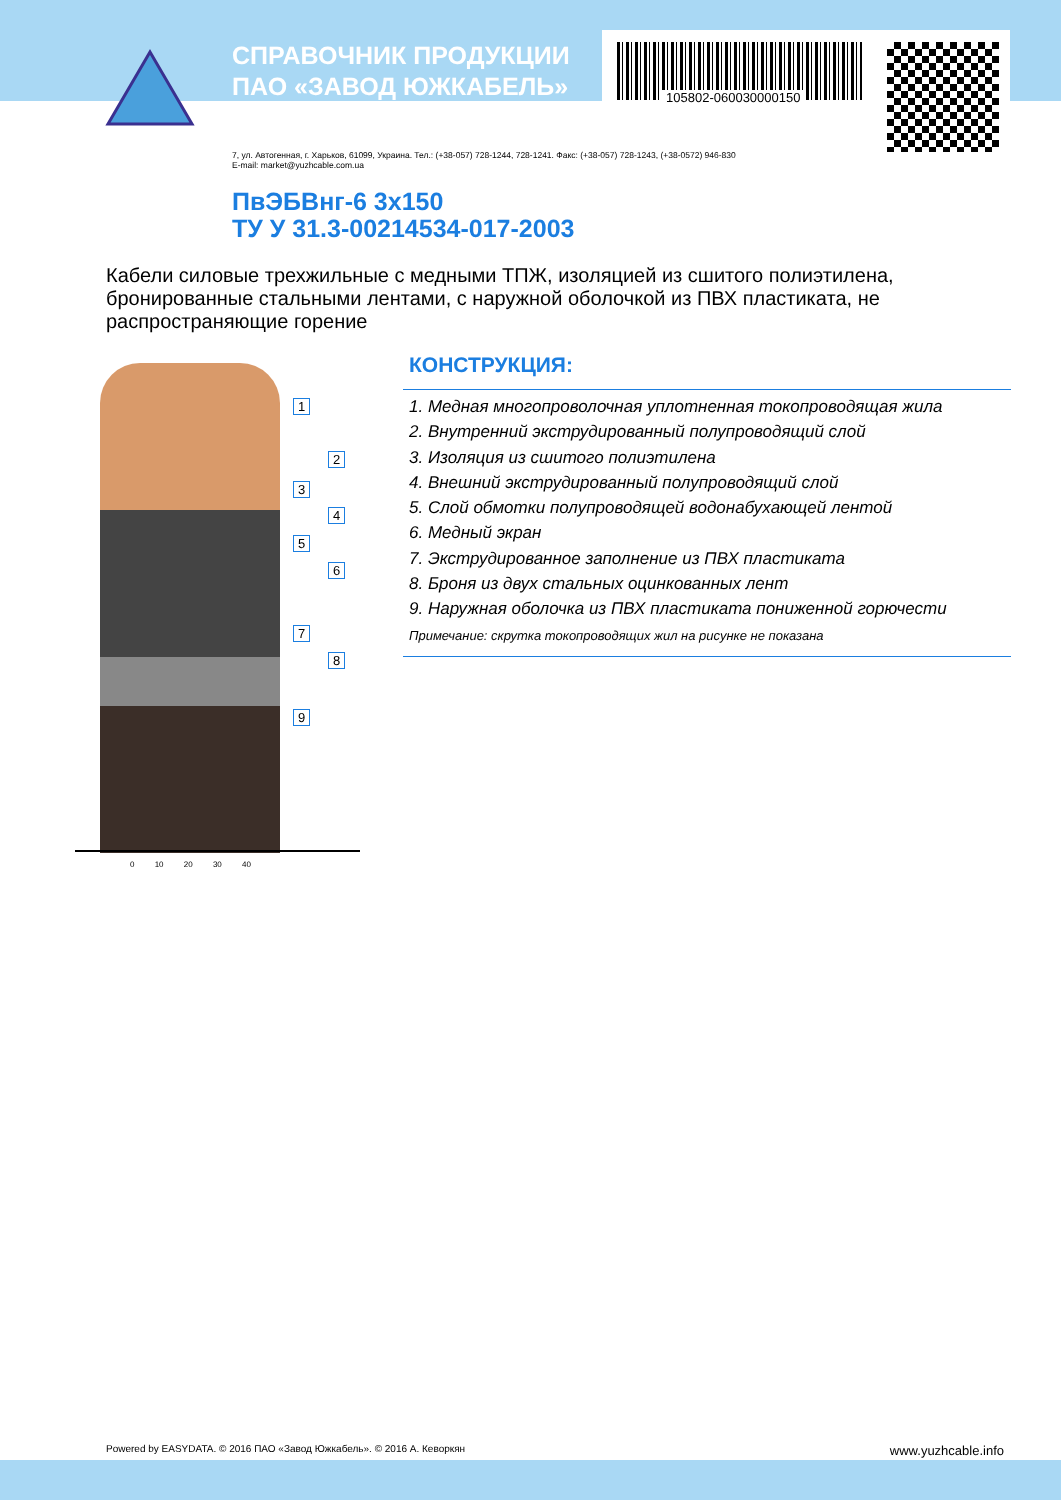105802-060030000150
СПРАВОЧНИК ПРОДУКЦИИ
ПАО «ЗАВОД ЮЖКАБЕЛЬ»
7, ул. Автогенная, г. Харьков, 61099, Украина. Тел.: (+38-057) 728-1244, 728-1241. Факс: (+38-057) 728-1243, (+38-0572) 946-830
E-mail: market@yuzhcable.com.ua
ПвЭБВнг-6 3х150
ТУ У 31.3-00214534-017-2003
Кабели силовые трехжильные с медными ТПЖ, изоляцией из сшитого полиэтилена, бронированные стальными лентами, с наружной оболочкой из ПВХ пластиката, не распространяющие горение
1
2
3
4
5
6
7
8
9
0 10 20 30 40
КОНСТРУКЦИЯ:
1. Медная многопроволочная уплотненная токопроводящая жила
2. Внутренний экструдированный полупроводящий слой
3. Изоляция из сшитого полиэтилена
4. Внешний экструдированный полупроводящий слой
5. Слой обмотки полупроводящей водонабухающей лентой
6. Медный экран
7. Экструдированное заполнение из ПВХ пластиката
8. Броня из двух стальных оцинкованных лент
9. Наружная оболочка из ПВХ пластиката пониженной горючести
Примечание: скрутка токопроводящих жил на рисунке не показана
Powered by EASYDATA. © 2016 ПАО «Завод Южкабель». © 2016 А. Кеворкян www.yuzhcable.info